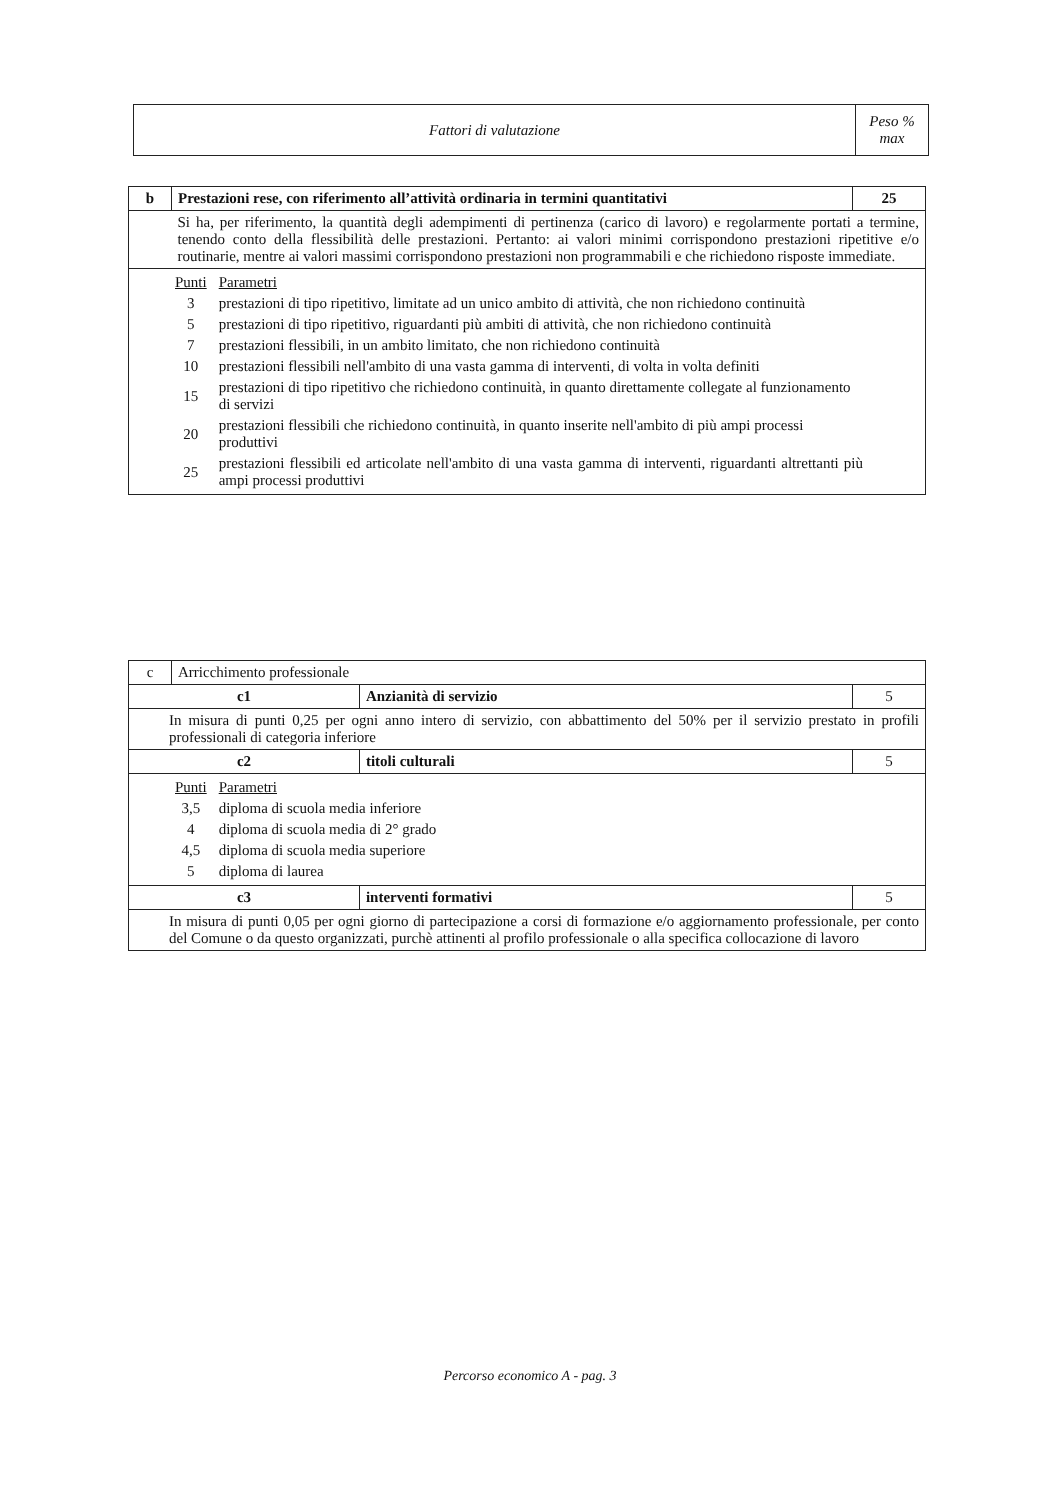| Fattori di valutazione | Peso % max |
| --- | --- |
| b | Prestazioni rese, con riferimento all’attività ordinaria in termini quantitativi | 25 |
| | Si ha, per riferimento, la quantità degli adempimenti di pertinenza (carico di lavoro) e regolarmente portati a termine, tenendo conto della flessibilità delle prestazioni. Pertanto: ai valori minimi corrispondono prestazioni ripetitive e/o routinarie, mentre ai valori massimi corrispondono prestazioni non programmabili e che richiedono risposte immediate. | |
| / Punti / Parametri / / 3 / prestazioni di tipo ripetitivo, limitate ad un unico ambito di attività, che non richiedono continuità / / 5 / prestazioni di tipo ripetitivo, riguardanti più ambiti di attività, che non richiedono continuità / / 7 / prestazioni flessibili, in un ambito limitato, che non richiedono continuità / / 10 / prestazioni flessibili nell'ambito di una vasta gamma di interventi, di volta in volta definiti / / 15 / prestazioni di tipo ripetitivo che richiedono continuità, in quanto direttamente collegate al funzionamento di servizi / / 20 / prestazioni flessibili che richiedono continuità, in quanto inserite nell'ambito di più ampi processi produttivi / / 25 / prestazioni flessibili ed articolate nell'ambito di una vasta gamma di interventi, riguardanti altrettanti più ampi processi produttivi / | | |
| c | Arricchimento professionale | | |
| c1 | | Anzianità di servizio | 5 |
| In misura di punti 0,25 per ogni anno intero di servizio, con abbattimento del 50% per il servizio prestato in profili professionali di categoria inferiore | | | |
| c2 | | titoli culturali | 5 |
| / Punti / Parametri / / 3,5 / diploma di scuola media inferiore / / 4 / diploma di scuola media di 2° grado / / 4,5 / diploma di scuola media superiore / / 5 / diploma di laurea / | | | |
| c3 | | interventi formativi | 5 |
| In misura di punti 0,05 per ogni giorno di partecipazione a corsi di formazione e/o aggiornamento professionale, per conto del Comune o da questo organizzati, purchè attinenti al profilo professionale o alla specifica collocazione di lavoro | | | |
Percorso economico A - pag. 3